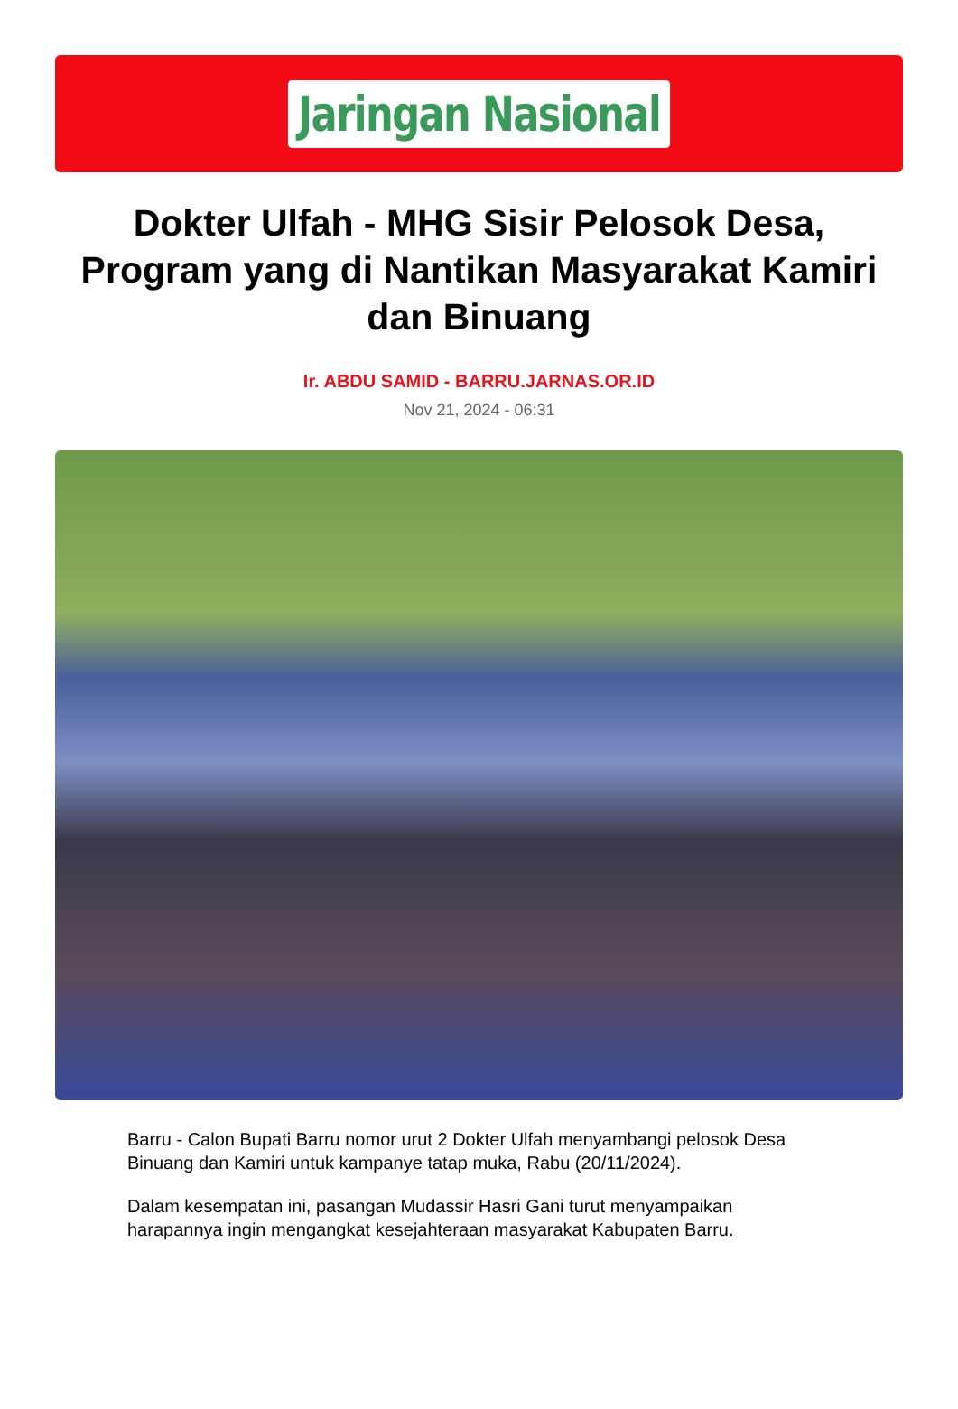Jaringan Nasional
Dokter Ulfah - MHG Sisir Pelosok Desa, Program yang di Nantikan Masyarakat Kamiri dan Binuang
Ir. ABDU SAMID - BARRU.JARNAS.OR.ID
Nov 21, 2024 - 06:31
Barru - Calon Bupati Barru nomor urut 2 Dokter Ulfah menyambangi pelosok Desa Binuang dan Kamiri untuk kampanye tatap muka, Rabu (20/11/2024).
Dalam kesempatan ini, pasangan Mudassir Hasri Gani turut menyampaikan harapannya ingin mengangkat kesejahteraan masyarakat Kabupaten Barru.